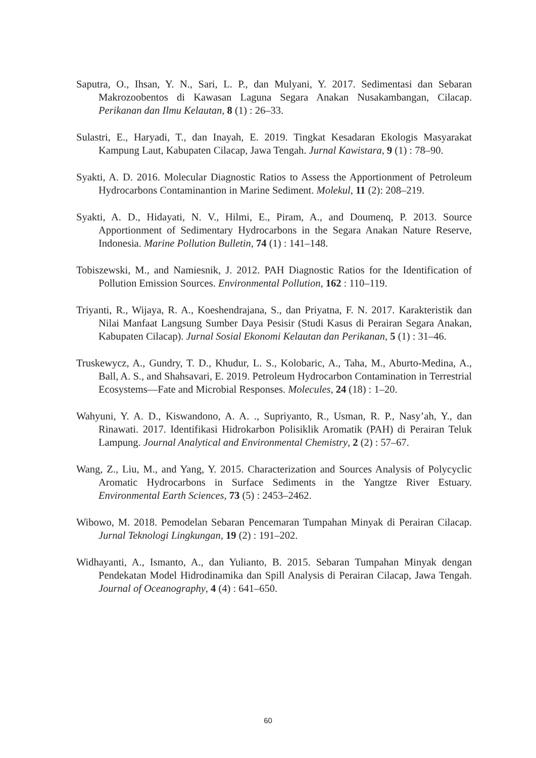Saputra, O., Ihsan, Y. N., Sari, L. P., dan Mulyani, Y. 2017. Sedimentasi dan Sebaran Makrozoobentos di Kawasan Laguna Segara Anakan Nusakambangan, Cilacap. Perikanan dan Ilmu Kelautan, 8 (1) : 26–33.
Sulastri, E., Haryadi, T., dan Inayah, E. 2019. Tingkat Kesadaran Ekologis Masyarakat Kampung Laut, Kabupaten Cilacap, Jawa Tengah. Jurnal Kawistara, 9 (1) : 78–90.
Syakti, A. D. 2016. Molecular Diagnostic Ratios to Assess the Apportionment of Petroleum Hydrocarbons Contaminantion in Marine Sediment. Molekul, 11 (2): 208–219.
Syakti, A. D., Hidayati, N. V., Hilmi, E., Piram, A., and Doumenq, P. 2013. Source Apportionment of Sedimentary Hydrocarbons in the Segara Anakan Nature Reserve, Indonesia. Marine Pollution Bulletin, 74 (1) : 141–148.
Tobiszewski, M., and Namiesnik, J. 2012. PAH Diagnostic Ratios for the Identification of Pollution Emission Sources. Environmental Pollution, 162 : 110–119.
Triyanti, R., Wijaya, R. A., Koeshendrajana, S., dan Priyatna, F. N. 2017. Karakteristik dan Nilai Manfaat Langsung Sumber Daya Pesisir (Studi Kasus di Perairan Segara Anakan, Kabupaten Cilacap). Jurnal Sosial Ekonomi Kelautan dan Perikanan, 5 (1) : 31–46.
Truskewycz, A., Gundry, T. D., Khudur, L. S., Kolobaric, A., Taha, M., Aburto-Medina, A., Ball, A. S., and Shahsavari, E. 2019. Petroleum Hydrocarbon Contamination in Terrestrial Ecosystems—Fate and Microbial Responses. Molecules, 24 (18) : 1–20.
Wahyuni, Y. A. D., Kiswandono, A. A. ., Supriyanto, R., Usman, R. P., Nasy’ah, Y., dan Rinawati. 2017. Identifikasi Hidrokarbon Polisiklik Aromatik (PAH) di Perairan Teluk Lampung. Journal Analytical and Environmental Chemistry, 2 (2) : 57–67.
Wang, Z., Liu, M., and Yang, Y. 2015. Characterization and Sources Analysis of Polycyclic Aromatic Hydrocarbons in Surface Sediments in the Yangtze River Estuary. Environmental Earth Sciences, 73 (5) : 2453–2462.
Wibowo, M. 2018. Pemodelan Sebaran Pencemaran Tumpahan Minyak di Perairan Cilacap. Jurnal Teknologi Lingkungan, 19 (2) : 191–202.
Widhayanti, A., Ismanto, A., dan Yulianto, B. 2015. Sebaran Tumpahan Minyak dengan Pendekatan Model Hidrodinamika dan Spill Analysis di Perairan Cilacap, Jawa Tengah. Journal of Oceanography, 4 (4) : 641–650.
60